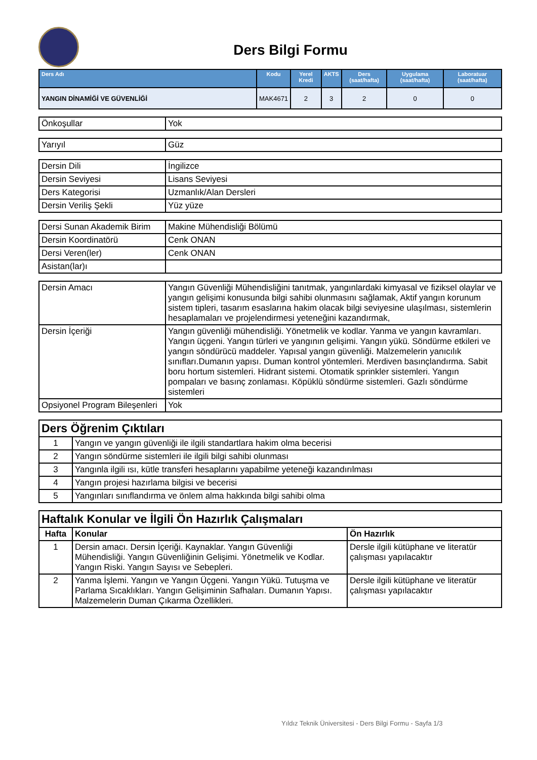Ders Bilgi Formu
| Ders Adı | Kodu | Yerel Kredi | AKTS | Ders (saat/hafta) | Uygulama (saat/hafta) | Laboratuar (saat/hafta) |
| --- | --- | --- | --- | --- | --- | --- |
| YANGIN DİNAMİĞİ VE GÜVENLİĞİ | MAK4671 | 2 | 3 | 2 | 0 | 0 |
| Önkoşullar | Yok |
| Yarıyıl | Güz |
| Dersin Dili | İngilizce |
| Dersin Seviyesi | Lisans Seviyesi |
| Ders Kategorisi | Uzmanlık/Alan Dersleri |
| Dersin Veriliş Şekli | Yüz yüze |
| Dersi Sunan Akademik Birim | Makine Mühendisliği Bölümü |
| Dersin Koordinatörü | Cenk ONAN |
| Dersi Veren(ler) | Cenk ONAN |
| Asistan(lar)ı | |
| Dersin Amacı | Yangın Güvenliği Mühendisliğini tanıtmak, yangınlardaki kimyasal ve fiziksel olaylar ve yangın gelişimi konusunda bilgi sahibi olunmasını sağlamak, Aktif yangın korunum sistem tipleri, tasarım esaslarına hakim olacak bilgi seviyesine ulaşılması, sistemlerin hesaplamaları ve projelendirmesi yeteneğini kazandırmak, |
| Dersin İçeriği | Yangın güvenliği mühendisliği. Yönetmelik ve kodlar. Yanma ve yangın kavramları. Yangın üçgeni. Yangın türleri ve yangının gelişimi. Yangın yükü. Söndürme etkileri ve yangın söndürücü maddeler. Yapısal yangın güvenliği. Malzemelerin yanıcılık sınıfları.Dumanın yapısı. Duman kontrol yöntemleri. Merdiven basınçlandırma. Sabit boru hortum sistemleri. Hidrant sistemi. Otomatik sprinkler sistemleri. Yangın pompaları ve basınç zonlaması. Köpüklü söndürme sistemleri. Gazlı söndürme sistemleri |
| Opsiyonel Program Bileşenleri | Yok |
| Ders Öğrenim Çıktıları | |
| 1 | Yangın ve yangın güvenliği ile ilgili standartlara hakim olma becerisi |
| 2 | Yangın söndürme sistemleri ile ilgili bilgi sahibi olunması |
| 3 | Yangınla ilgili ısı, kütle transferi hesaplarını yapabilme yeteneği kazandırılması |
| 4 | Yangın projesi hazırlama bilgisi ve becerisi |
| 5 | Yangınları sınıflandırma ve önlem alma hakkında bilgi sahibi olma |
| Haftalık Konular ve İlgili Ön Hazırlık Çalışmaları | | |
| Hafta | Konular | Ön Hazırlık |
| 1 | Dersin amacı. Dersin İçeriği. Kaynaklar. Yangın Güvenliği Mühendisliği. Yangın Güvenliğinin Gelişimi. Yönetmelik ve Kodlar. Yangın Riski. Yangın Sayısı ve Sebepleri. | Dersle ilgili kütüphane ve literatür çalışması yapılacaktır |
| 2 | Yanma İşlemi. Yangın ve Yangın Üçgeni. Yangın Yükü. Tutuşma ve Parlama Sıcaklıkları. Yangın Gelişiminin Safhaları. Dumanın Yapısı. Malzemelerin Duman Çıkarma Özellikleri. | Dersle ilgili kütüphane ve literatür çalışması yapılacaktır |
Yıldız Teknik Üniversitesi - Ders Bilgi Formu - Sayfa 1/3